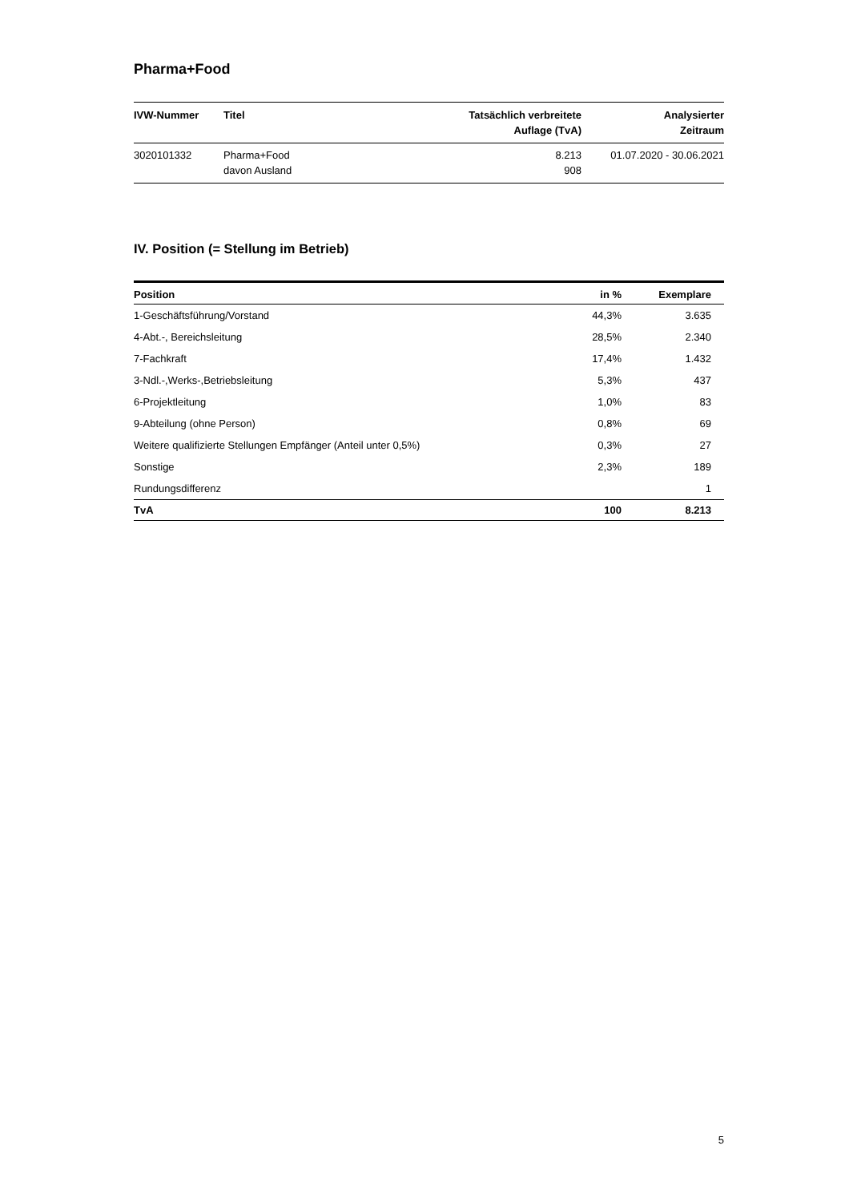Pharma+Food
| IVW-Nummer | Titel | Tatsächlich verbreitete Auflage (TvA) | Analysierter Zeitraum |
| --- | --- | --- | --- |
| 3020101332 | Pharma+Food davon Ausland | 8.213 908 | 01.07.2020 - 30.06.2021 |
IV. Position (= Stellung im Betrieb)
| Position | in % | Exemplare |
| --- | --- | --- |
| 1-Geschäftsführung/Vorstand | 44,3% | 3.635 |
| 4-Abt.-, Bereichsleitung | 28,5% | 2.340 |
| 7-Fachkraft | 17,4% | 1.432 |
| 3-Ndl.-,Werks-,Betriebsleitung | 5,3% | 437 |
| 6-Projektleitung | 1,0% | 83 |
| 9-Abteilung (ohne Person) | 0,8% | 69 |
| Weitere qualifizierte Stellungen Empfänger (Anteil unter 0,5%) | 0,3% | 27 |
| Sonstige | 2,3% | 189 |
| Rundungsdifferenz | | 1 |
| TvA | 100 | 8.213 |
5